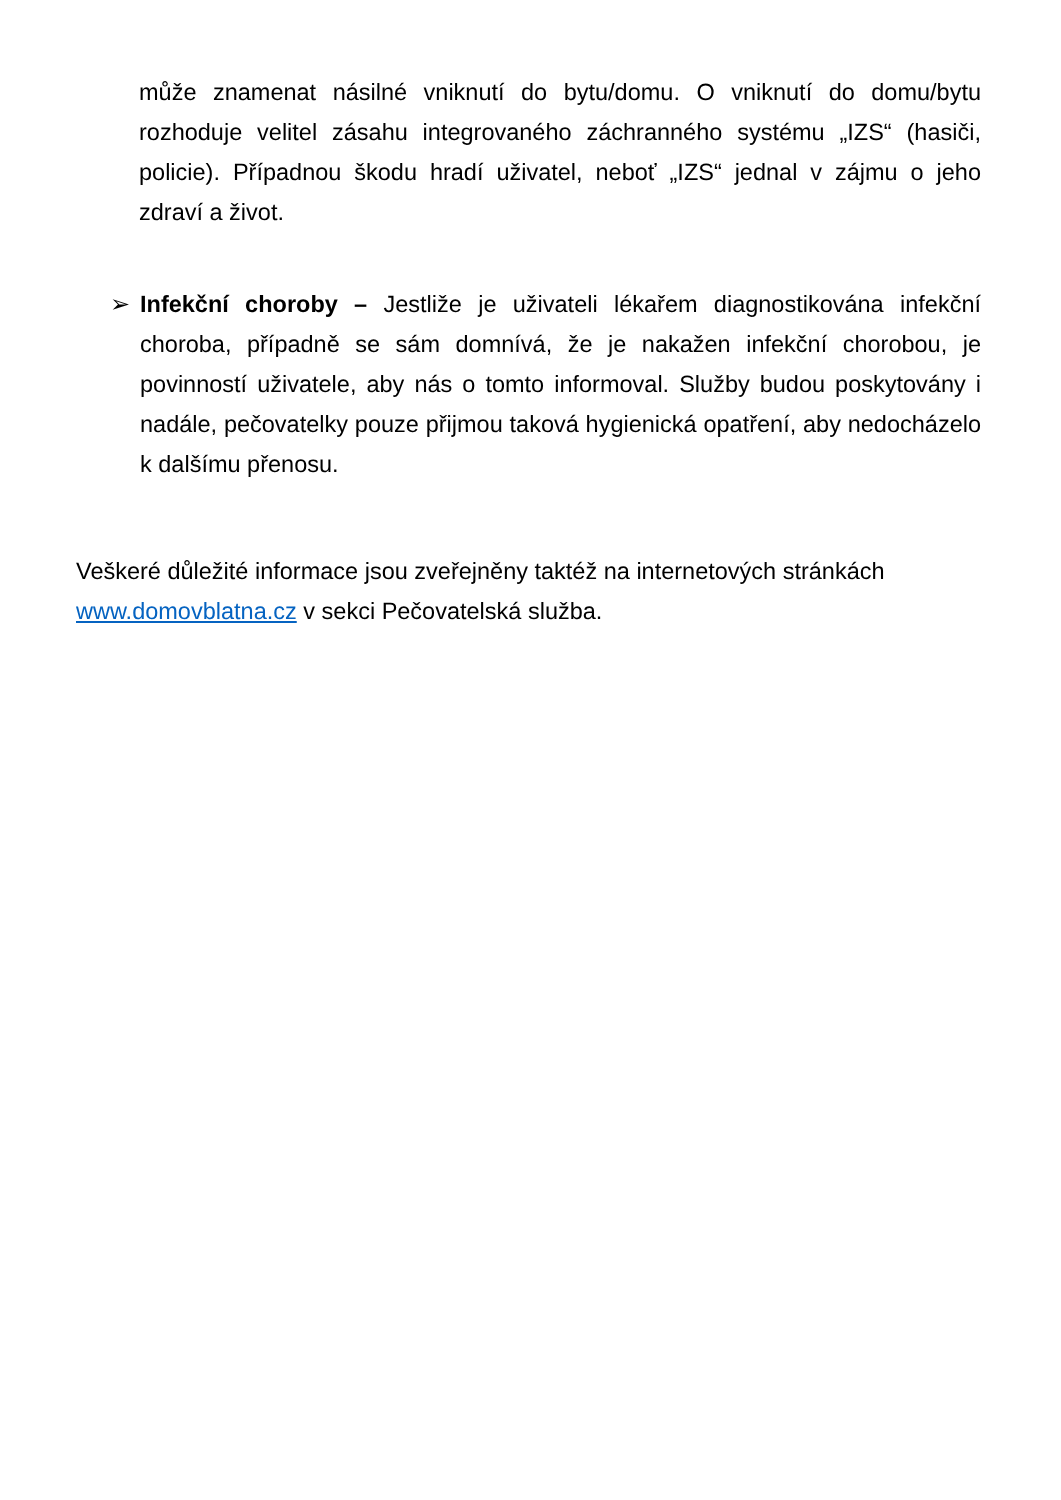může znamenat násilné vniknutí do bytu/domu. O vniknutí do domu/bytu rozhoduje velitel zásahu integrovaného záchranného systému „IZS“ (hasiči, policie). Případnou škodu hradí uživatel, neboť „IZS“ jednal v zájmu o jeho zdraví a život.
➢ Infekční choroby – Jestliže je uživateli lékařem diagnostikována infekční choroba, případně se sám domnívá, že je nakažen infekční chorobou, je povinností uživatele, aby nás o tomto informoval. Služby budou poskytovány i nadále, pečovatelky pouze přijmou taková hygienická opatření, aby nedocházelo k dalšímu přenosu.
Veškeré důležité informace jsou zveřejněny taktéž na internetových stránkách www.domovblatna.cz v sekci Pečovatelská služba.